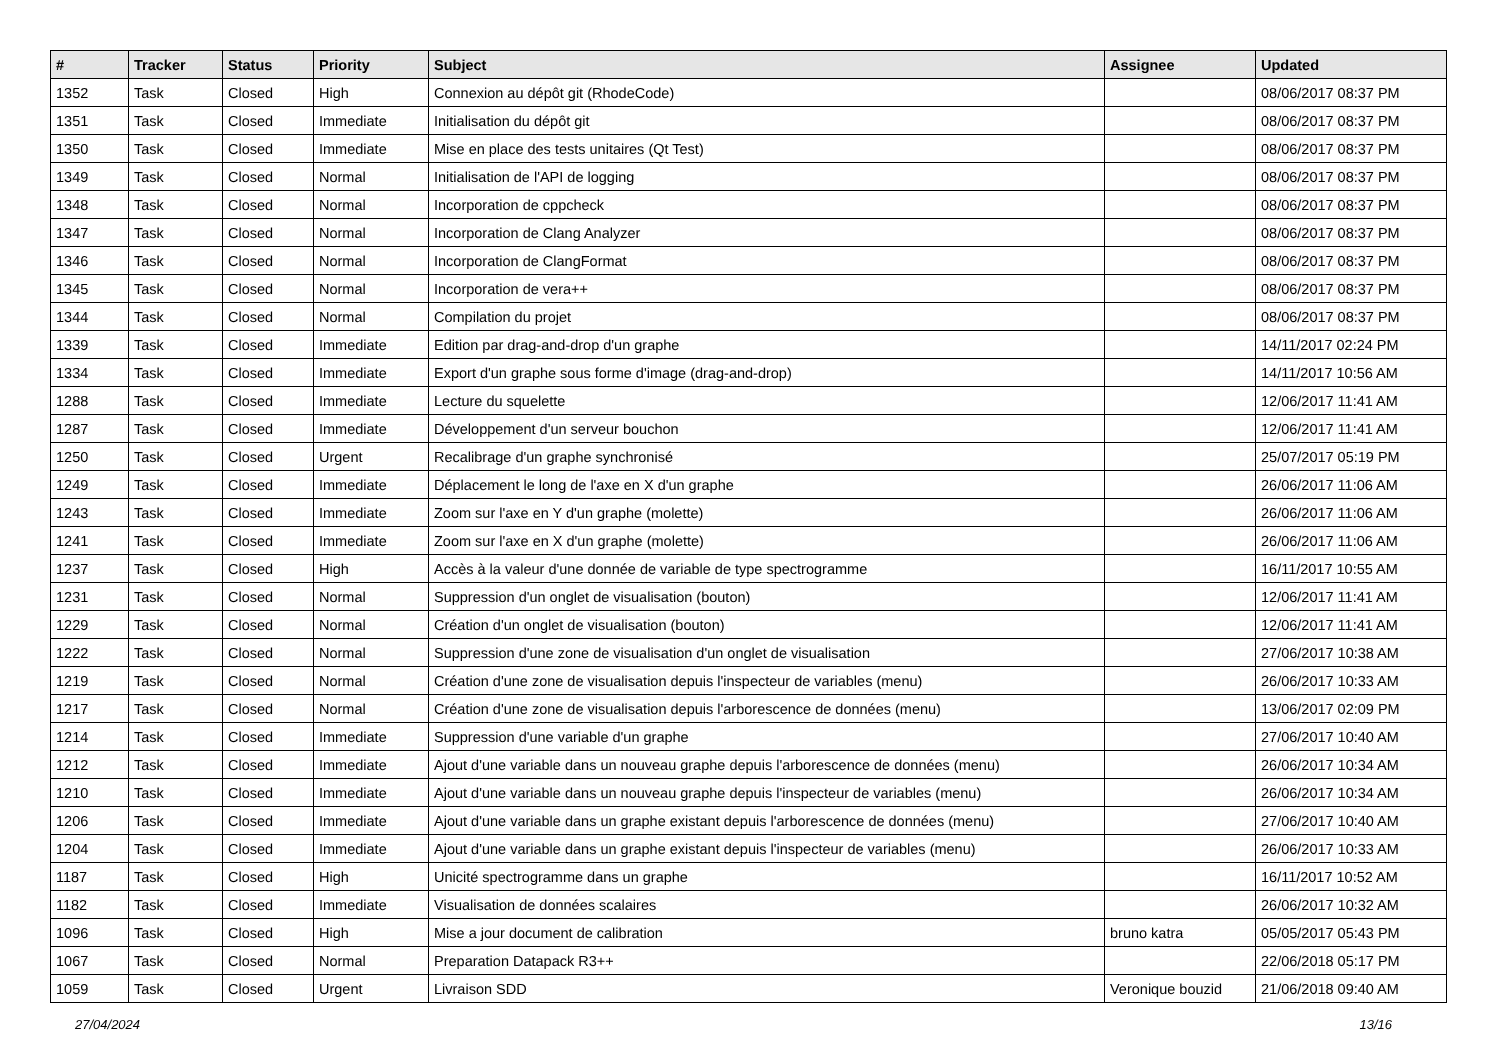| # | Tracker | Status | Priority | Subject | Assignee | Updated |
| --- | --- | --- | --- | --- | --- | --- |
| 1352 | Task | Closed | High | Connexion au dépôt git (RhodeCode) | | 08/06/2017 08:37 PM |
| 1351 | Task | Closed | Immediate | Initialisation du dépôt git | | 08/06/2017 08:37 PM |
| 1350 | Task | Closed | Immediate | Mise en place des tests unitaires (Qt Test) | | 08/06/2017 08:37 PM |
| 1349 | Task | Closed | Normal | Initialisation de l'API de logging | | 08/06/2017 08:37 PM |
| 1348 | Task | Closed | Normal | Incorporation de cppcheck | | 08/06/2017 08:37 PM |
| 1347 | Task | Closed | Normal | Incorporation de Clang Analyzer | | 08/06/2017 08:37 PM |
| 1346 | Task | Closed | Normal | Incorporation de ClangFormat | | 08/06/2017 08:37 PM |
| 1345 | Task | Closed | Normal | Incorporation de vera++ | | 08/06/2017 08:37 PM |
| 1344 | Task | Closed | Normal | Compilation du projet | | 08/06/2017 08:37 PM |
| 1339 | Task | Closed | Immediate | Edition par drag-and-drop d'un graphe | | 14/11/2017 02:24 PM |
| 1334 | Task | Closed | Immediate | Export d'un graphe sous forme d'image (drag-and-drop) | | 14/11/2017 10:56 AM |
| 1288 | Task | Closed | Immediate | Lecture du squelette | | 12/06/2017 11:41 AM |
| 1287 | Task | Closed | Immediate | Développement d'un serveur bouchon | | 12/06/2017 11:41 AM |
| 1250 | Task | Closed | Urgent | Recalibrage d'un graphe synchronisé | | 25/07/2017 05:19 PM |
| 1249 | Task | Closed | Immediate | Déplacement le long de l'axe en X d'un graphe | | 26/06/2017 11:06 AM |
| 1243 | Task | Closed | Immediate | Zoom sur l'axe en Y d'un graphe (molette) | | 26/06/2017 11:06 AM |
| 1241 | Task | Closed | Immediate | Zoom sur l'axe en X d'un graphe (molette) | | 26/06/2017 11:06 AM |
| 1237 | Task | Closed | High | Accès à la valeur d'une donnée de variable de type spectrogramme | | 16/11/2017 10:55 AM |
| 1231 | Task | Closed | Normal | Suppression d'un onglet de visualisation (bouton) | | 12/06/2017 11:41 AM |
| 1229 | Task | Closed | Normal | Création d'un onglet de visualisation (bouton) | | 12/06/2017 11:41 AM |
| 1222 | Task | Closed | Normal | Suppression d'une zone de visualisation d'un onglet de visualisation | | 27/06/2017 10:38 AM |
| 1219 | Task | Closed | Normal | Création d'une zone de visualisation depuis l'inspecteur de variables (menu) | | 26/06/2017 10:33 AM |
| 1217 | Task | Closed | Normal | Création d'une zone de visualisation depuis l'arborescence de données (menu) | | 13/06/2017 02:09 PM |
| 1214 | Task | Closed | Immediate | Suppression d'une variable d'un graphe | | 27/06/2017 10:40 AM |
| 1212 | Task | Closed | Immediate | Ajout d'une variable dans un nouveau graphe depuis l'arborescence de données (menu) | | 26/06/2017 10:34 AM |
| 1210 | Task | Closed | Immediate | Ajout d'une variable dans un nouveau graphe depuis l'inspecteur de variables (menu) | | 26/06/2017 10:34 AM |
| 1206 | Task | Closed | Immediate | Ajout d'une variable dans un graphe existant depuis l'arborescence de données (menu) | | 27/06/2017 10:40 AM |
| 1204 | Task | Closed | Immediate | Ajout d'une variable dans un graphe existant depuis l'inspecteur de variables (menu) | | 26/06/2017 10:33 AM |
| 1187 | Task | Closed | High | Unicité spectrogramme dans un graphe | | 16/11/2017 10:52 AM |
| 1182 | Task | Closed | Immediate | Visualisation de données scalaires | | 26/06/2017 10:32 AM |
| 1096 | Task | Closed | High | Mise a jour document de calibration | bruno katra | 05/05/2017 05:43 PM |
| 1067 | Task | Closed | Normal | Preparation Datapack R3++ | | 22/06/2018 05:17 PM |
| 1059 | Task | Closed | Urgent | Livraison SDD | Veronique bouzid | 21/06/2018 09:40 AM |
27/04/2024 13/16